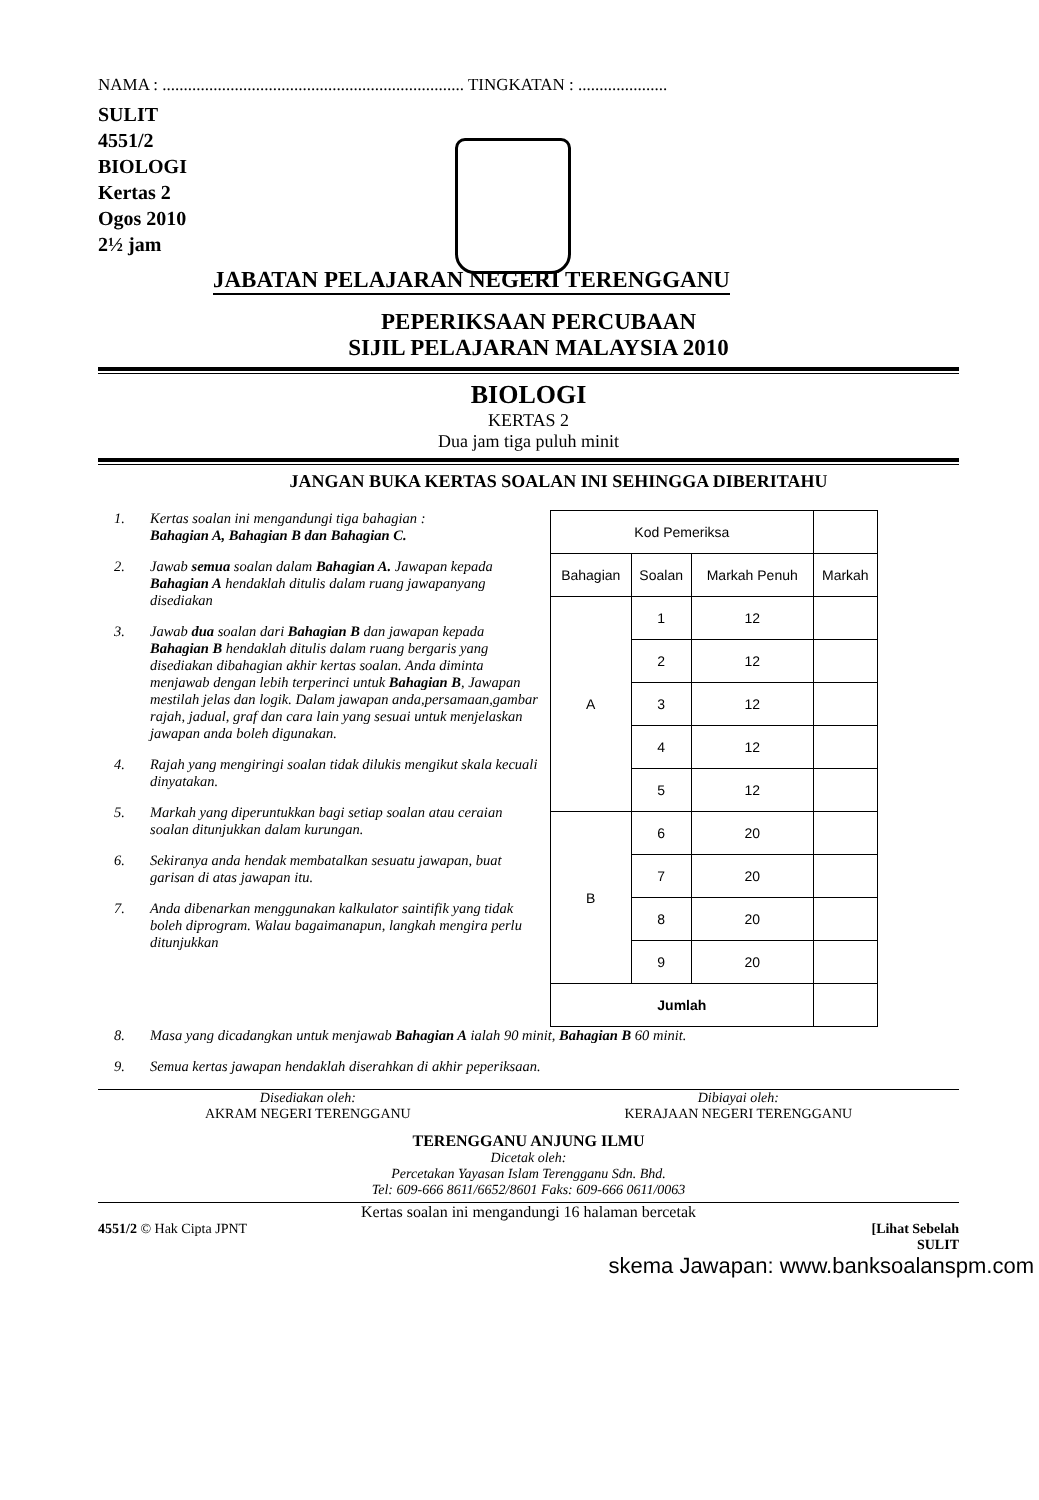NAMA : ....................................................................... TINGKATAN : .....................
SULIT
4551/2
BIOLOGI
Kertas 2
Ogos 2010
2½ jam
JABATAN PELAJARAN NEGERI TERENGGANU
PEPERIKSAAN PERCUBAAN
SIJIL PELAJARAN MALAYSIA 2010
BIOLOGI
KERTAS 2
Dua jam tiga puluh minit
JANGAN BUKA KERTAS SOALAN INI SEHINGGA DIBERITAHU
1. Kertas soalan ini mengandungi tiga bahagian :
Bahagian A, Bahagian B dan Bahagian C.
2. Jawab semua soalan dalam Bahagian A. Jawapan kepada Bahagian A hendaklah ditulis dalam ruang jawapanyang disediakan
3. Jawab dua soalan dari Bahagian B dan jawapan kepada Bahagian B hendaklah ditulis dalam ruang bergaris yang disediakan dibahagian akhir kertas soalan. Anda diminta menjawab dengan lebih terperinci untuk Bahagian B, Jawapan mestilah jelas dan logik. Dalam jawapan anda,persamaan,gambar rajah, jadual, graf dan cara lain yang sesuai untuk menjelaskan jawapan anda boleh digunakan.
4. Rajah yang mengiringi soalan tidak dilukis mengikut skala kecuali dinyatakan.
5. Markah yang diperuntukkan bagi setiap soalan atau ceraian soalan ditunjukkan dalam kurungan.
6. Sekiranya anda hendak membatalkan sesuatu jawapan, buat garisan di atas jawapan itu.
7. Anda dibenarkan menggunakan kalkulator saintifik yang tidak boleh diprogram. Walau bagaimanapun, langkah mengira perlu ditunjukkan
| Kod Pemeriksa | | | |
| Bahagian | Soalan | Markah Penuh | Markah |
| A | 1 | 12 | |
| | 2 | 12 | |
| | 3 | 12 | |
| | 4 | 12 | |
| | 5 | 12 | |
| B | 6 | 20 | |
| | 7 | 20 | |
| | 8 | 20 | |
| | 9 | 20 | |
| Jumlah | | | |
8. Masa yang dicadangkan untuk menjawab Bahagian A ialah 90 minit, Bahagian B 60 minit.
9. Semua kertas jawapan hendaklah diserahkan di akhir peperiksaan.
Disediakan oleh:
AKRAM NEGERI TERENGGANU
Dibiayai oleh:
KERAJAAN NEGERI TERENGGANU
TERENGGANU ANJUNG ILMU
Dicetak oleh:
Percetakan Yayasan Islam Terengganu Sdn. Bhd.
Tel: 609-666 8611/6652/8601 Faks: 609-666 0611/0063
Kertas soalan ini mengandungi 16 halaman bercetak
4551/2 © Hak Cipta JPNT [Lihat Sebelah
SULIT
skema Jawapan: www.banksoalanspm.com